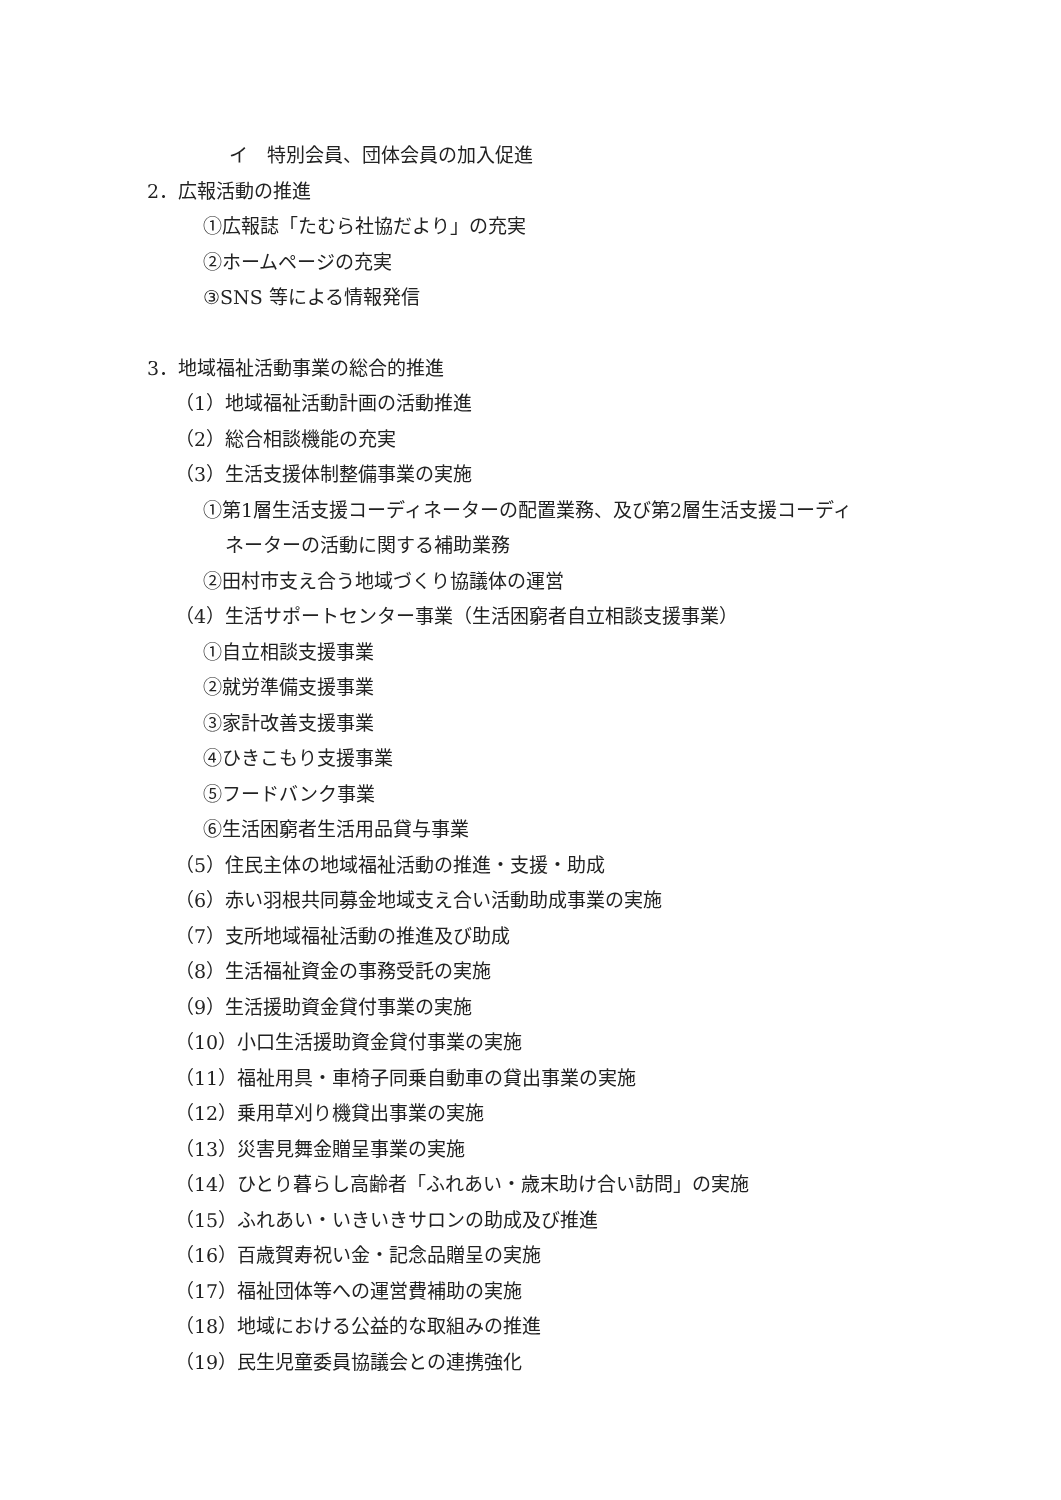イ　特別会員、団体会員の加入促進
2．広報活動の推進
①広報誌「たむら社協だより」の充実
②ホームページの充実
③SNS 等による情報発信
3．地域福祉活動事業の総合的推進
（1）地域福祉活動計画の活動推進
（2）総合相談機能の充実
（3）生活支援体制整備事業の実施
①第1層生活支援コーディネーターの配置業務、及び第2層生活支援コーディ
ネーターの活動に関する補助業務
②田村市支え合う地域づくり協議体の運営
（4）生活サポートセンター事業（生活困窮者自立相談支援事業）
①自立相談支援事業
②就労準備支援事業
③家計改善支援事業
④ひきこもり支援事業
⑤フードバンク事業
⑥生活困窮者生活用品貸与事業
（5）住民主体の地域福祉活動の推進・支援・助成
（6）赤い羽根共同募金地域支え合い活動助成事業の実施
（7）支所地域福祉活動の推進及び助成
（8）生活福祉資金の事務受託の実施
（9）生活援助資金貸付事業の実施
（10）小口生活援助資金貸付事業の実施
（11）福祉用具・車椅子同乗自動車の貸出事業の実施
（12）乗用草刈り機貸出事業の実施
（13）災害見舞金贈呈事業の実施
（14）ひとり暮らし高齢者「ふれあい・歳末助け合い訪問」の実施
（15）ふれあい・いきいきサロンの助成及び推進
（16）百歳賀寿祝い金・記念品贈呈の実施
（17）福祉団体等への運営費補助の実施
（18）地域における公益的な取組みの推進
（19）民生児童委員協議会との連携強化